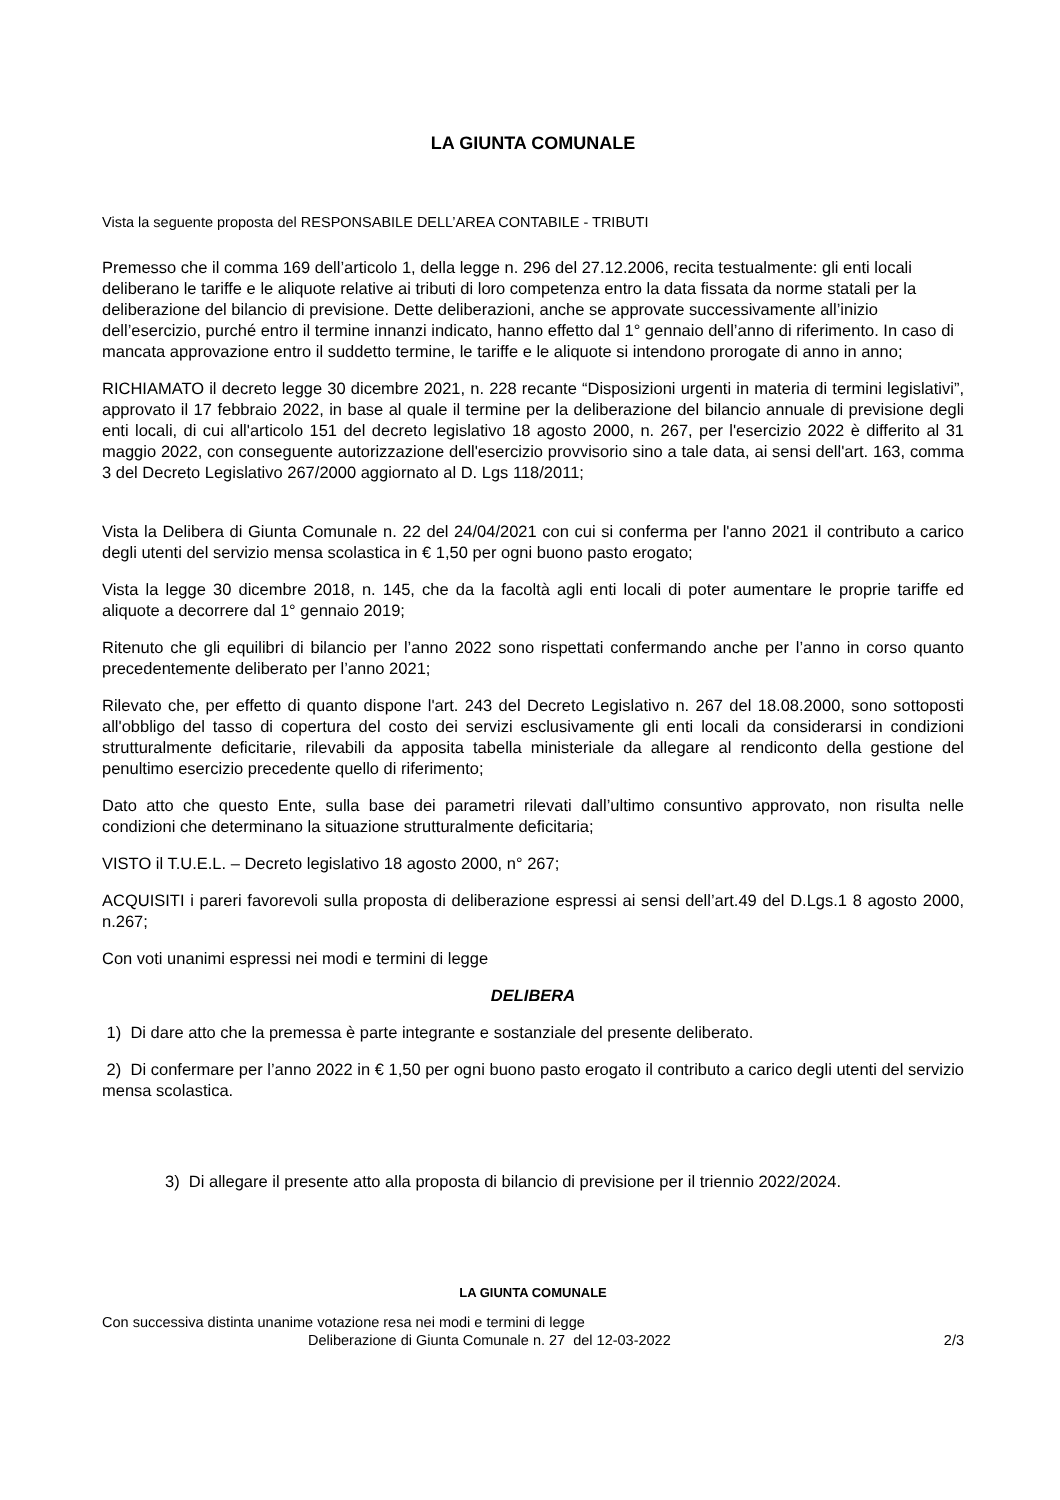LA GIUNTA COMUNALE
Vista la seguente proposta del RESPONSABILE DELL’AREA CONTABILE - TRIBUTI
Premesso che il comma 169 dell’articolo 1, della legge n. 296 del 27.12.2006, recita testualmente: gli enti locali deliberano le tariffe e le aliquote relative ai tributi di loro competenza entro la data fissata da norme statali per la deliberazione del bilancio di previsione. Dette deliberazioni, anche se approvate successivamente all’inizio dell’esercizio, purché entro il termine innanzi indicato, hanno effetto dal 1° gennaio dell’anno di riferimento. In caso di mancata approvazione entro il suddetto termine, le tariffe e le aliquote si intendono prorogate di anno in anno;
RICHIAMATO il decreto legge 30 dicembre 2021, n. 228 recante “Disposizioni urgenti in materia di termini legislativi”, approvato il 17 febbraio 2022, in base al quale il termine per la deliberazione del bilancio annuale di previsione degli enti locali, di cui all'articolo 151 del decreto legislativo 18 agosto 2000, n. 267, per l'esercizio 2022 è differito al 31 maggio 2022, con conseguente autorizzazione dell'esercizio provvisorio sino a tale data, ai sensi dell'art. 163, comma 3 del Decreto Legislativo 267/2000 aggiornato al D. Lgs 118/2011;
Vista la Delibera di Giunta Comunale n. 22 del 24/04/2021 con cui si conferma per l'anno 2021 il contributo a carico degli utenti del servizio mensa scolastica in € 1,50 per ogni buono pasto erogato;
Vista la legge 30 dicembre 2018, n. 145, che da la facoltà agli enti locali di poter aumentare le proprie tariffe ed aliquote a decorrere dal 1° gennaio 2019;
Ritenuto che gli equilibri di bilancio per l’anno 2022 sono rispettati confermando anche per l’anno in corso quanto precedentemente deliberato per l’anno 2021;
Rilevato che, per effetto di quanto dispone l'art. 243 del Decreto Legislativo n. 267 del 18.08.2000, sono sottoposti all'obbligo del tasso di copertura del costo dei servizi esclusivamente gli enti locali da considerarsi in condizioni strutturalmente deficitarie, rilevabili da apposita tabella ministeriale da allegare al rendiconto della gestione del penultimo esercizio precedente quello di riferimento;
Dato atto che questo Ente, sulla base dei parametri rilevati dall’ultimo consuntivo approvato, non risulta nelle condizioni che determinano la situazione strutturalmente deficitaria;
VISTO il T.U.E.L. – Decreto legislativo 18 agosto 2000, n° 267;
ACQUISITI i pareri favorevoli sulla proposta di deliberazione espressi ai sensi dell’art.49 del D.Lgs.1 8 agosto 2000, n.267;
Con voti unanimi espressi nei modi e termini di legge
DELIBERA
1) Di dare atto che la premessa è parte integrante e sostanziale del presente deliberato.
2) Di confermare per l’anno 2022 in € 1,50 per ogni buono pasto erogato il contributo a carico degli utenti del servizio mensa scolastica.
3) Di allegare il presente atto alla proposta di bilancio di previsione per il triennio 2022/2024.
LA GIUNTA COMUNALE
Con successiva distinta unanime votazione resa nei modi e termini di legge
Deliberazione di Giunta Comunale n. 27 del 12-03-2022 2/3